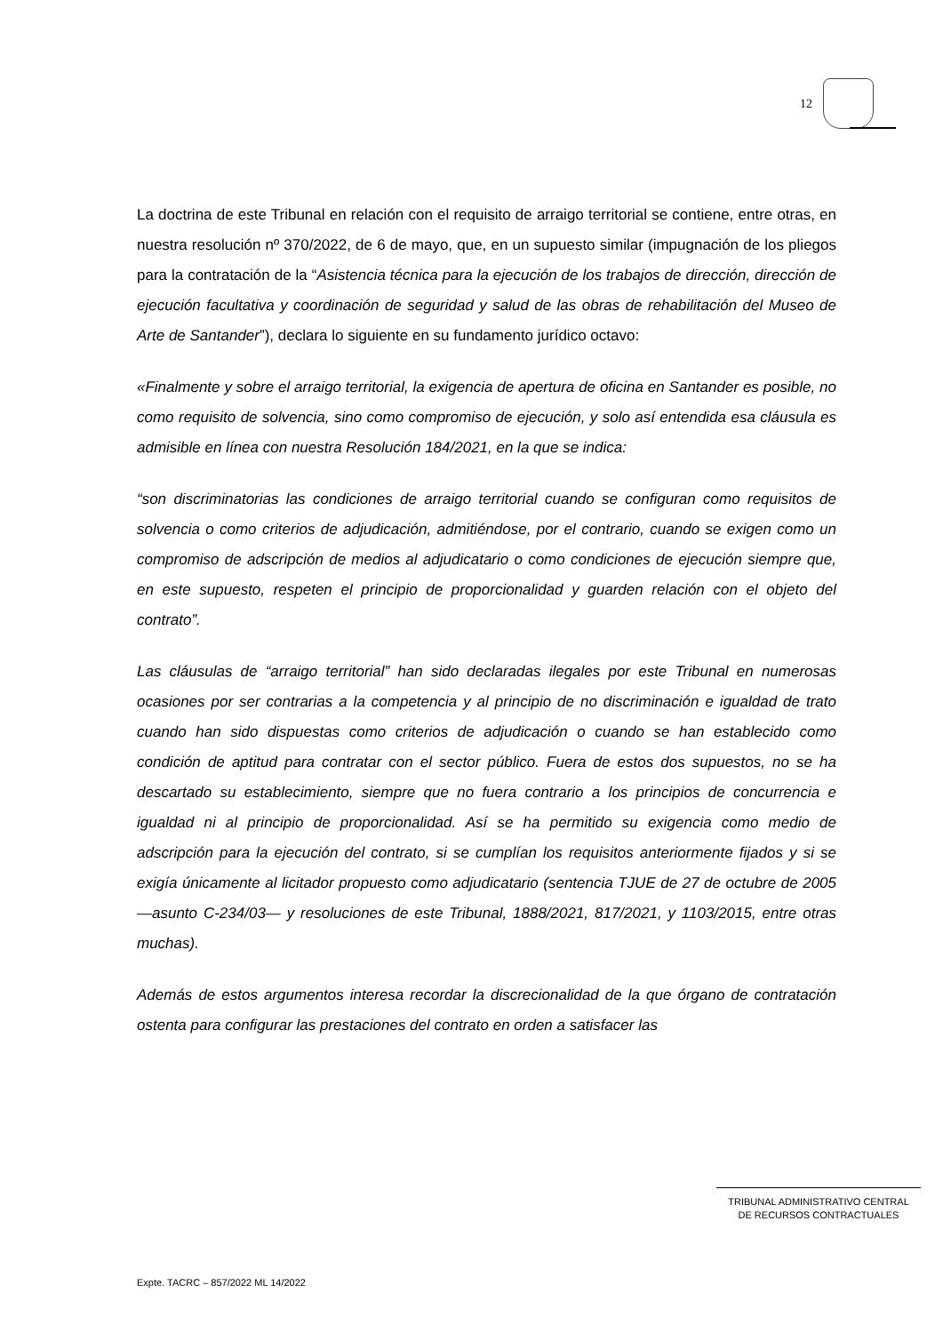12
La doctrina de este Tribunal en relación con el requisito de arraigo territorial se contiene, entre otras, en nuestra resolución nº 370/2022, de 6 de mayo, que, en un supuesto similar (impugnación de los pliegos para la contratación de la “Asistencia técnica para la ejecución de los trabajos de dirección, dirección de ejecución facultativa y coordinación de seguridad y salud de las obras de rehabilitación del Museo de Arte de Santander”), declara lo siguiente en su fundamento jurídico octavo:
«Finalmente y sobre el arraigo territorial, la exigencia de apertura de oficina en Santander es posible, no como requisito de solvencia, sino como compromiso de ejecución, y solo así entendida esa cláusula es admisible en línea con nuestra Resolución 184/2021, en la que se indica:
“son discriminatorias las condiciones de arraigo territorial cuando se configuran como requisitos de solvencia o como criterios de adjudicación, admitiéndose, por el contrario, cuando se exigen como un compromiso de adscripción de medios al adjudicatario o como condiciones de ejecución siempre que, en este supuesto, respeten el principio de proporcionalidad y guarden relación con el objeto del contrato”.
Las cláusulas de “arraigo territorial” han sido declaradas ilegales por este Tribunal en numerosas ocasiones por ser contrarias a la competencia y al principio de no discriminación e igualdad de trato cuando han sido dispuestas como criterios de adjudicación o cuando se han establecido como condición de aptitud para contratar con el sector público. Fuera de estos dos supuestos, no se ha descartado su establecimiento, siempre que no fuera contrario a los principios de concurrencia e igualdad ni al principio de proporcionalidad. Así se ha permitido su exigencia como medio de adscripción para la ejecución del contrato, si se cumplían los requisitos anteriormente fijados y si se exigía únicamente al licitador propuesto como adjudicatario (sentencia TJUE de 27 de octubre de 2005 —asunto C-234/03— y resoluciones de este Tribunal, 1888/2021, 817/2021, y 1103/2015, entre otras muchas).
Además de estos argumentos interesa recordar la discrecionalidad de la que órgano de contratación ostenta para configurar las prestaciones del contrato en orden a satisfacer las
TRIBUNAL ADMINISTRATIVO CENTRAL
DE RECURSOS CONTRACTUALES
Expte. TACRC – 857/2022 ML 14/2022